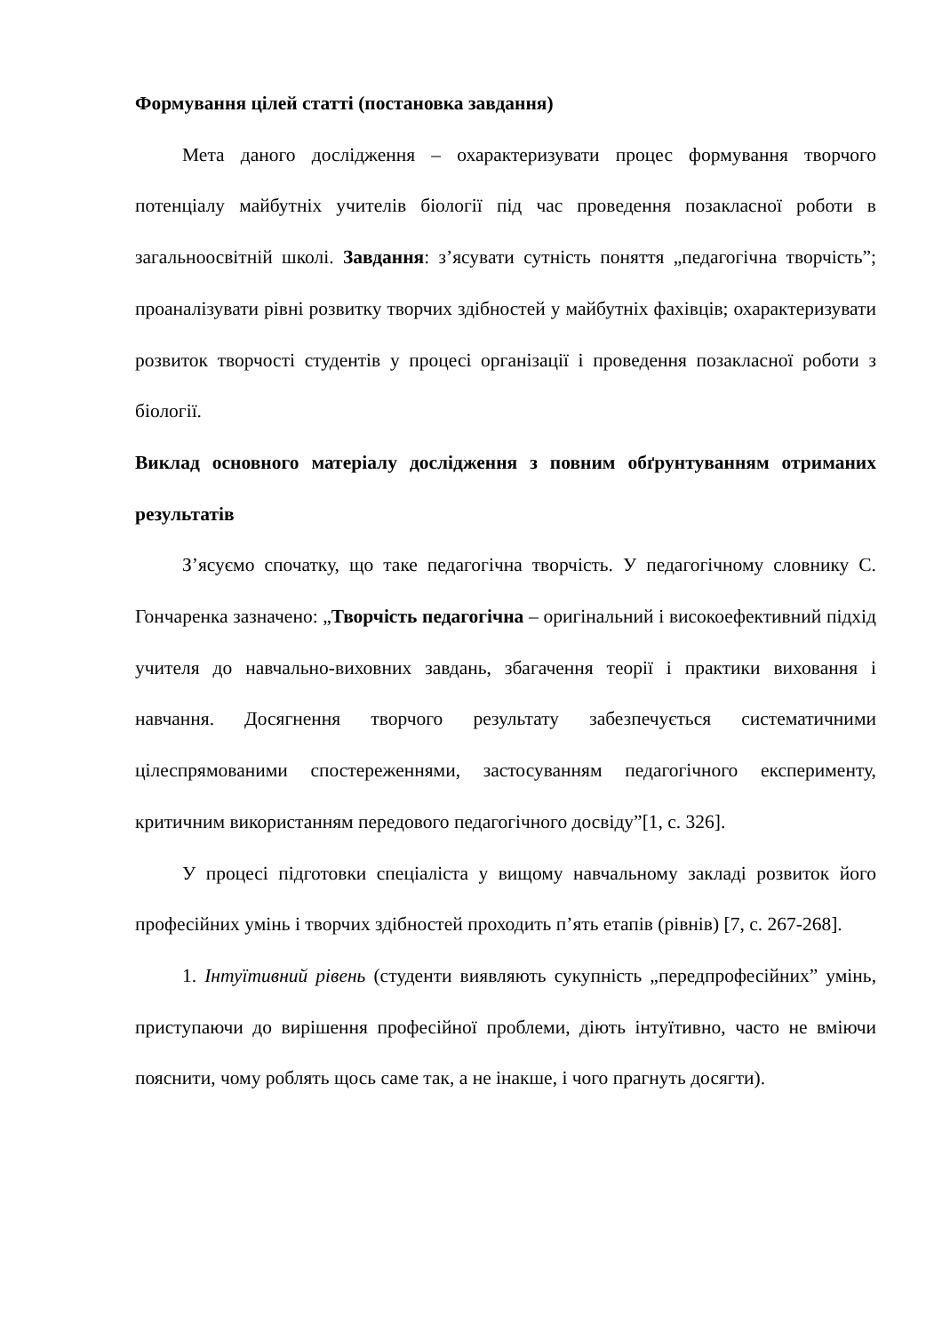Формування цілей статті (постановка завдання)
Мета даного дослідження – охарактеризувати процес формування творчого потенціалу майбутніх учителів біології під час проведення позакласної роботи в загальноосвітній школі. Завдання: з’ясувати сутність поняття „педагогічна творчість”; проаналізувати рівні розвитку творчих здібностей у майбутніх фахівців; охарактеризувати розвиток творчості студентів у процесі організації і проведення позакласної роботи з біології.
Виклад основного матеріалу дослідження з повним обґрунтуванням отриманих результатів
З’ясуємо спочатку, що таке педагогічна творчість. У педагогічному словнику С. Гончаренка зазначено: „Творчість педагогічна – оригінальний і високоефективний підхід учителя до навчально-виховних завдань, збагачення теорії і практики виховання і навчання. Досягнення творчого результату забезпечується систематичними цілеспрямованими спостереженнями, застосуванням педагогічного експерименту, критичним використанням передового педагогічного досвіду”[1, с. 326].
У процесі підготовки спеціаліста у вищому навчальному закладі розвиток його професійних умінь і творчих здібностей проходить п’ять етапів (рівнів) [7, с. 267-268].
1. Інтуїтивний рівень (студенти виявляють сукупність „передпрофесійних” умінь, приступаючи до вирішення професійної проблеми, діють інтуїтивно, часто не вміючи пояснити, чому роблять щось саме так, а не інакше, і чого прагнуть досягти).